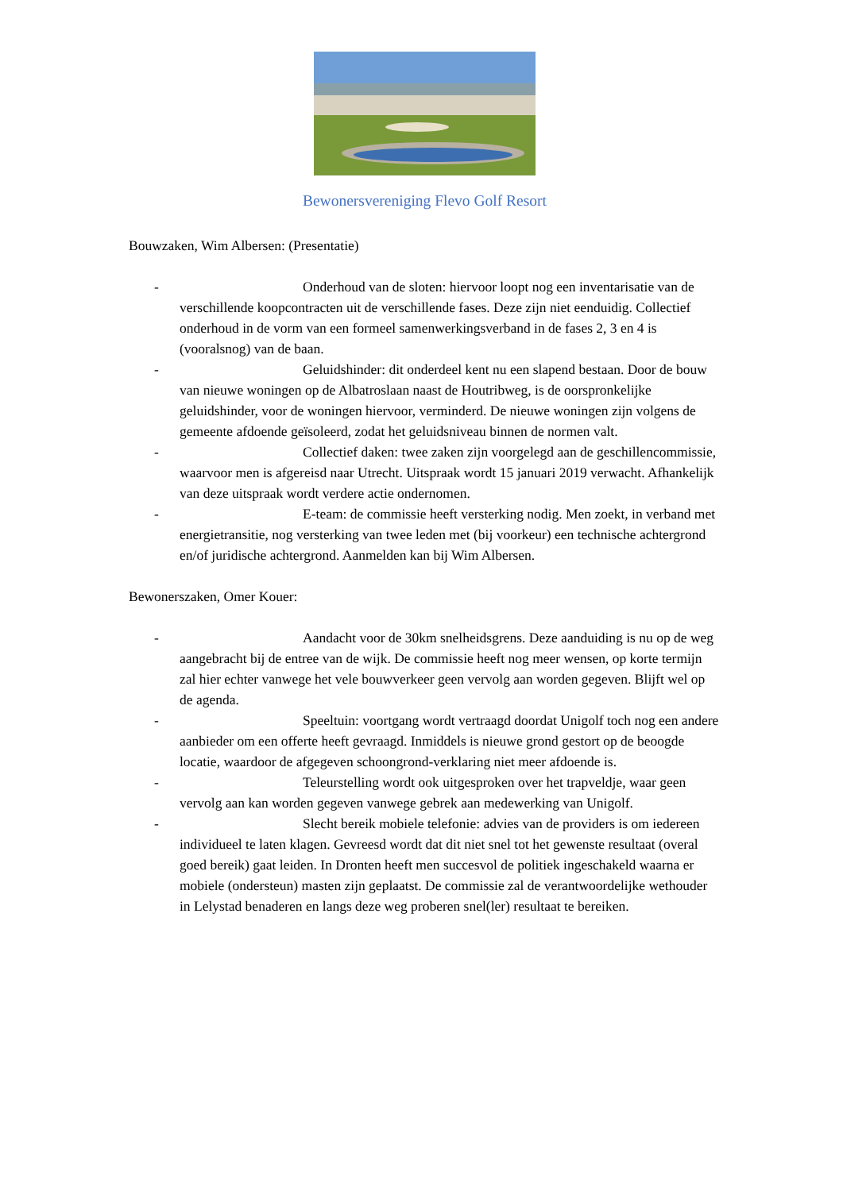Bewonersvereniging Flevo Golf Resort
Bouwzaken, Wim Albersen: (Presentatie)
- Onderhoud van de sloten: hiervoor loopt nog een inventarisatie van de verschillende koopcontracten uit de verschillende fases. Deze zijn niet eenduidig. Collectief onderhoud in de vorm van een formeel samenwerkingsverband in de fases 2, 3 en 4 is (vooralsnog) van de baan.
- Geluidshinder: dit onderdeel kent nu een slapend bestaan. Door de bouw van nieuwe woningen op de Albatroslaan naast de Houtribweg, is de oorspronkelijke geluidshinder, voor de woningen hiervoor, verminderd. De nieuwe woningen zijn volgens de gemeente afdoende geïsoleerd, zodat het geluidsniveau binnen de normen valt.
- Collectief daken: twee zaken zijn voorgelegd aan de geschillencommissie, waarvoor men is afgereisd naar Utrecht. Uitspraak wordt 15 januari 2019 verwacht. Afhankelijk van deze uitspraak wordt verdere actie ondernomen.
- E-team: de commissie heeft versterking nodig. Men zoekt, in verband met energietransitie, nog versterking van twee leden met (bij voorkeur) een technische achtergrond en/of juridische achtergrond. Aanmelden kan bij Wim Albersen.
Bewonerszaken, Omer Kouer:
- Aandacht voor de 30km snelheidsgrens. Deze aanduiding is nu op de weg aangebracht bij de entree van de wijk. De commissie heeft nog meer wensen, op korte termijn zal hier echter vanwege het vele bouwverkeer geen vervolg aan worden gegeven. Blijft wel op de agenda.
- Speeltuin: voortgang wordt vertraagd doordat Unigolf toch nog een andere aanbieder om een offerte heeft gevraagd. Inmiddels is nieuwe grond gestort op de beoogde locatie, waardoor de afgegeven schoongrond-verklaring niet meer afdoende is.
- Teleurstelling wordt ook uitgesproken over het trapveldje, waar geen vervolg aan kan worden gegeven vanwege gebrek aan medewerking van Unigolf.
- Slecht bereik mobiele telefonie: advies van de providers is om iedereen individueel te laten klagen. Gevreesd wordt dat dit niet snel tot het gewenste resultaat (overal goed bereik) gaat leiden. In Dronten heeft men succesvol de politiek ingeschakeld waarna er mobiele (ondersteun) masten zijn geplaatst. De commissie zal de verantwoordelijke wethouder in Lelystad benaderen en langs deze weg proberen snel(ler) resultaat te bereiken.